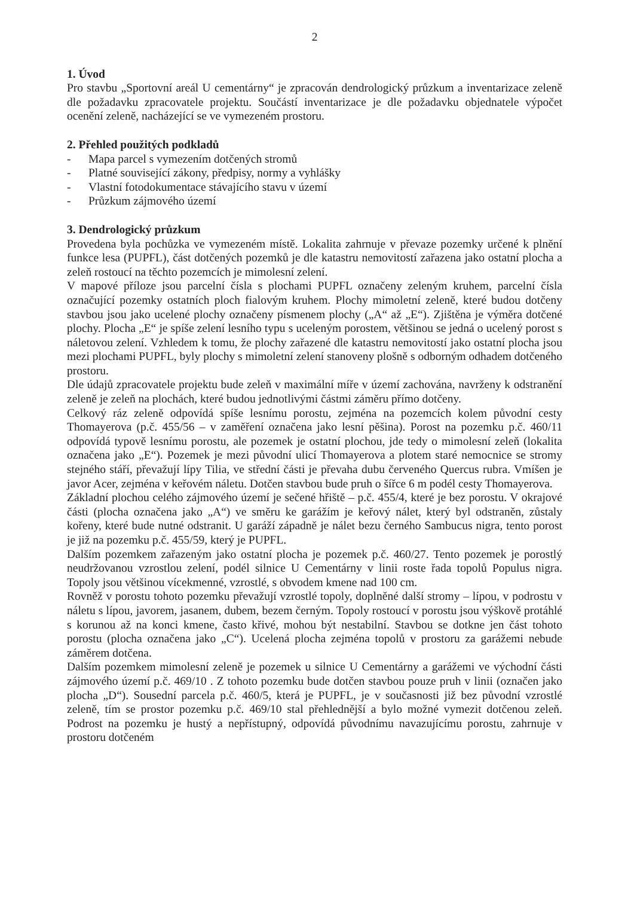2
1. Úvod
Pro stavbu „Sportovní areál U cementárny“ je zpracován dendrologický průzkum a inventarizace zeleně dle požadavku zpracovatele projektu. Součástí inventarizace je dle požadavku objednatele výpočet ocenění zeleně, nacházející se ve vymezeném prostoru.
2. Přehled použitých podkladů
- Mapa parcel s vymezením dotčených stromů
- Platné související zákony, předpisy, normy a vyhlášky
- Vlastní fotodokumentace stávajícího stavu v území
- Průzkum zájmového území
3. Dendrologický průzkum
Provedena byla pochůzka ve vymezeném místě. Lokalita zahrnuje v převaze pozemky určené k plnění funkce lesa (PUPFL), část dotčených pozemků je dle katastru nemovitostí zařazena jako ostatní plocha a zeleň rostoucí na těchto pozemcích je mimolesní zelení.
V mapové příloze jsou parcelní čísla s plochami PUPFL označeny zeleným kruhem, parcelní čísla označující pozemky ostatních ploch fialovým kruhem. Plochy mimoletní zeleně, které budou dotčeny stavbou jsou jako ucelené plochy označeny písmenem plochy („A“ až „E“). Zjištěna je výměra dotčené plochy. Plocha „E“ je spíše zelení lesního typu s uceleným porostem, většinou se jedná o ucelený porost s náletovou zelení. Vzhledem k tomu, že plochy zařazené dle katastru nemovitostí jako ostatní plocha jsou mezi plochami PUPFL, byly plochy s mimoletní zelení stanoveny plošně s odborným odhadem dotčeného prostoru.
Dle údajů zpracovatele projektu bude zeleň v maximální míře v území zachována, navrženy k odstranění zeleně je zeleň na plochách, které budou jednotlivými částmi záměru přímo dotčeny.
Celkový ráz zeleně odpovídá spíše lesnímu porostu, zejména na pozemcích kolem původní cesty Thomayerova (p.č. 455/56 – v zaměření označena jako lesní pěšina). Porost na pozemku p.č. 460/11 odpovídá typově lesnímu porostu, ale pozemek je ostatní plochou, jde tedy o mimolesní zeleň (lokalita označena jako „E“). Pozemek je mezi původní ulicí Thomayerova a plotem staré nemocnice se stromy stejného stáří, převažují lípy Tilia, ve střední části je převaha dubu červeného Quercus rubra. Vmíšen je javor Acer, zejména v keřovém náletu. Dotčen stavbou bude pruh o šířce 6 m podél cesty Thomayerova.
Základní plochou celého zájmového území je sečené hřiště – p.č. 455/4, které je bez porostu. V okrajové části (plocha označena jako „A“) ve směru ke garážím je keřový nálet, který byl odstraněn, zůstaly kořeny, které bude nutné odstranit. U garáží západně je nálet bezu černého Sambucus nigra, tento porost je již na pozemku p.č. 455/59, který je PUPFL.
Dalším pozemkem zařazeným jako ostatní plocha je pozemek p.č. 460/27. Tento pozemek je porostlý neudržovanou vzrostlou zelení, podél silnice U Cementárny v linii roste řada topolů Populus nigra. Topoly jsou většinou vícekmenné, vzrostlé, s obvodem kmene nad 100 cm.
Rovněž v porostu tohoto pozemku převažují vzrostlé topoly, doplněné další stromy – lípou, v podrostu v náletu s lípou, javorem, jasanem, dubem, bezem černým. Topoly rostoucí v porostu jsou výškově protáhlé s korunou až na konci kmene, často křivé, mohou být nestabilní. Stavbou se dotkne jen část tohoto porostu (plocha označena jako „C“). Ucelená plocha zejména topolů v prostoru za garážemi nebude záměrem dotčena.
Dalším pozemkem mimolesní zeleně je pozemek u silnice U Cementárny a garážemi ve východní části zájmového území p.č. 469/10 . Z tohoto pozemku bude dotčen stavbou pouze pruh v linii (označen jako plocha „D“). Sousední parcela p.č. 460/5, která je PUPFL, je v současnosti již bez původní vzrostlé zeleně, tím se prostor pozemku p.č. 469/10 stal přehlednější a bylo možné vymezit dotčenou zeleň. Podrost na pozemku je hustý a nepřístupný, odpovídá původnímu navazujícímu porostu, zahrnuje v prostoru dotčeném